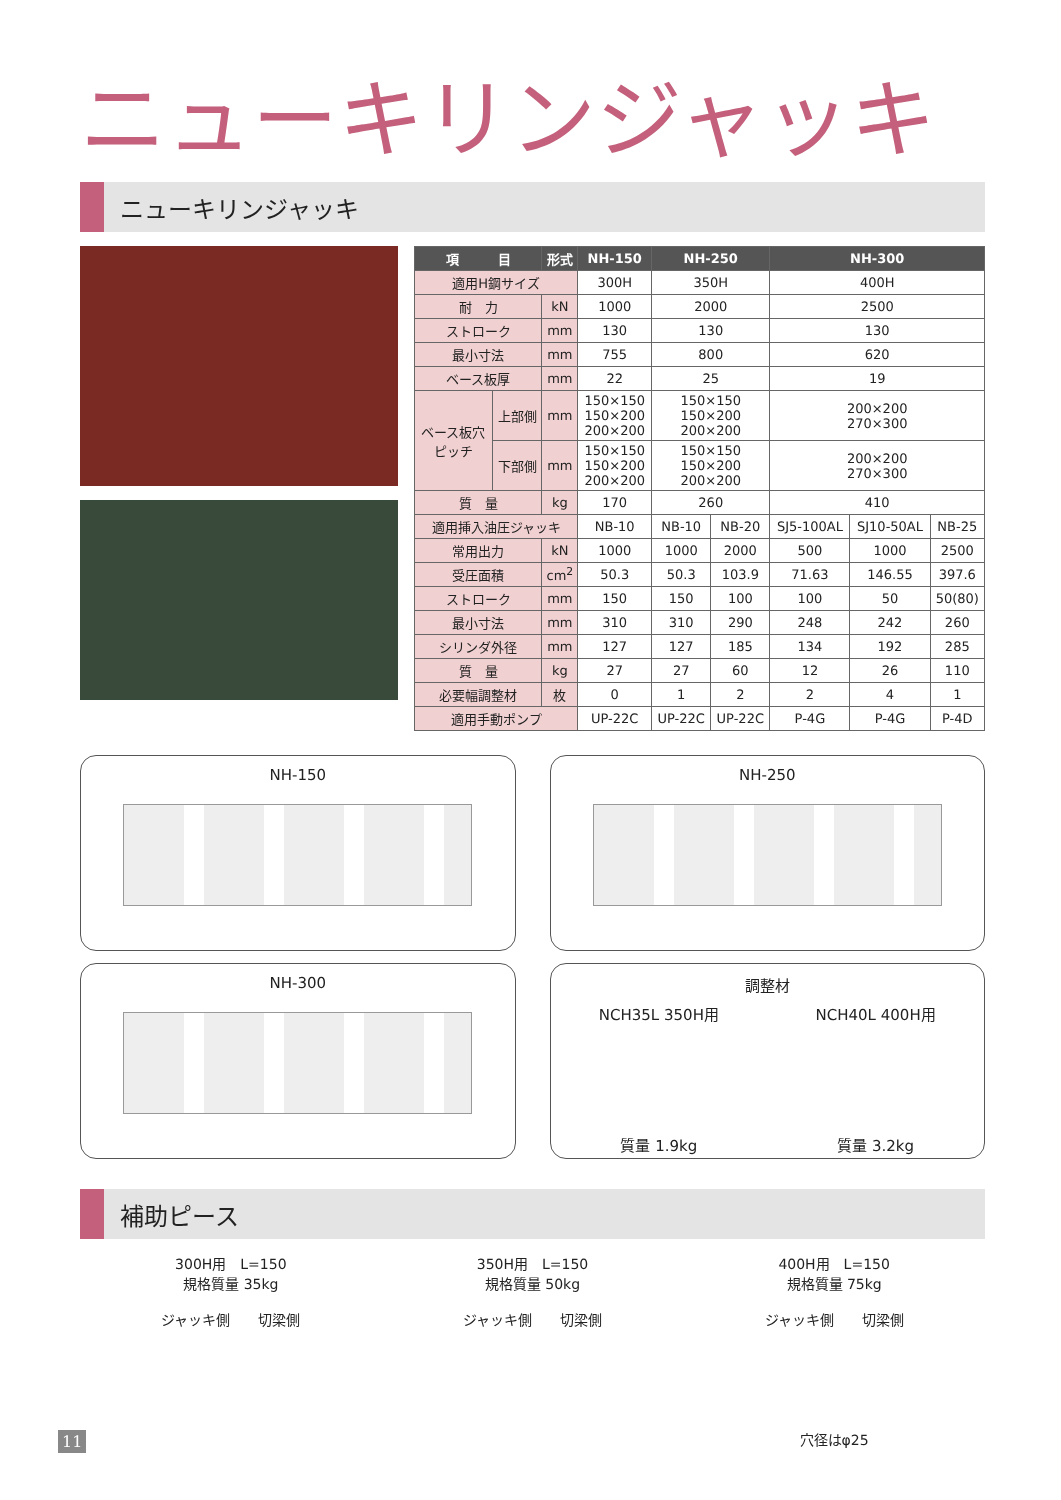ニューキリンジャッキ
ニューキリンジャッキ
| 項 目 | | 形式 | NH-150 | NH-250 | | NH-300 | | |
| --- | --- | --- | --- | --- | --- | --- | --- | --- |
| 適用H鋼サイズ | | | 300H | 350H | | 400H | | |
| 耐 力 | | kN | 1000 | 2000 | | 2500 | | |
| ストローク | | mm | 130 | 130 | | 130 | | |
| 最小寸法 | | mm | 755 | 800 | | 620 | | |
| ベース板厚 | | mm | 22 | 25 | | 19 | | |
| ベース板穴 ピッチ | 上部側 | mm | 150×150 150×200 200×200 | 150×150 150×200 200×200 | | 200×200 270×300 | | |
| | 下部側 | mm | 150×150 150×200 200×200 | 150×150 150×200 200×200 | | 200×200 270×300 | | |
| 質 量 | | kg | 170 | 260 | | 410 | | |
| 適用挿入油圧ジャッキ | | | NB-10 | NB-10 | NB-20 | SJ5-100AL | SJ10-50AL | NB-25 |
| 常用出力 | | kN | 1000 | 1000 | 2000 | 500 | 1000 | 2500 |
| 受圧面積 | | cm<sup>2</sup> | 50.3 | 50.3 | 103.9 | 71.63 | 146.55 | 397.6 |
| ストローク | | mm | 150 | 150 | 100 | 100 | 50 | 50(80) |
| 最小寸法 | | mm | 310 | 310 | 290 | 248 | 242 | 260 |
| シリンダ外径 | | mm | 127 | 127 | 185 | 134 | 192 | 285 |
| 質 量 | | kg | 27 | 27 | 60 | 12 | 26 | 110 |
| 必要幅調整材 | | 枚 | 0 | 1 | 2 | 2 | 4 | 1 |
| 適用手動ポンプ | | | UP-22C | UP-22C | UP-22C | P-4G | P-4G | P-4D |
NH-150
NH-250
NH-300
調整材
NCH35L 350H用
質量 1.9kg
NCH40L 400H用
質量 3.2kg
補助ピース
300H用　L=150
規格質量 35kg
ジャッキ側　　切梁側
350H用　L=150
規格質量 50kg
ジャッキ側　　切梁側
400H用　L=150
規格質量 75kg
ジャッキ側　　切梁側
穴径はφ25
11